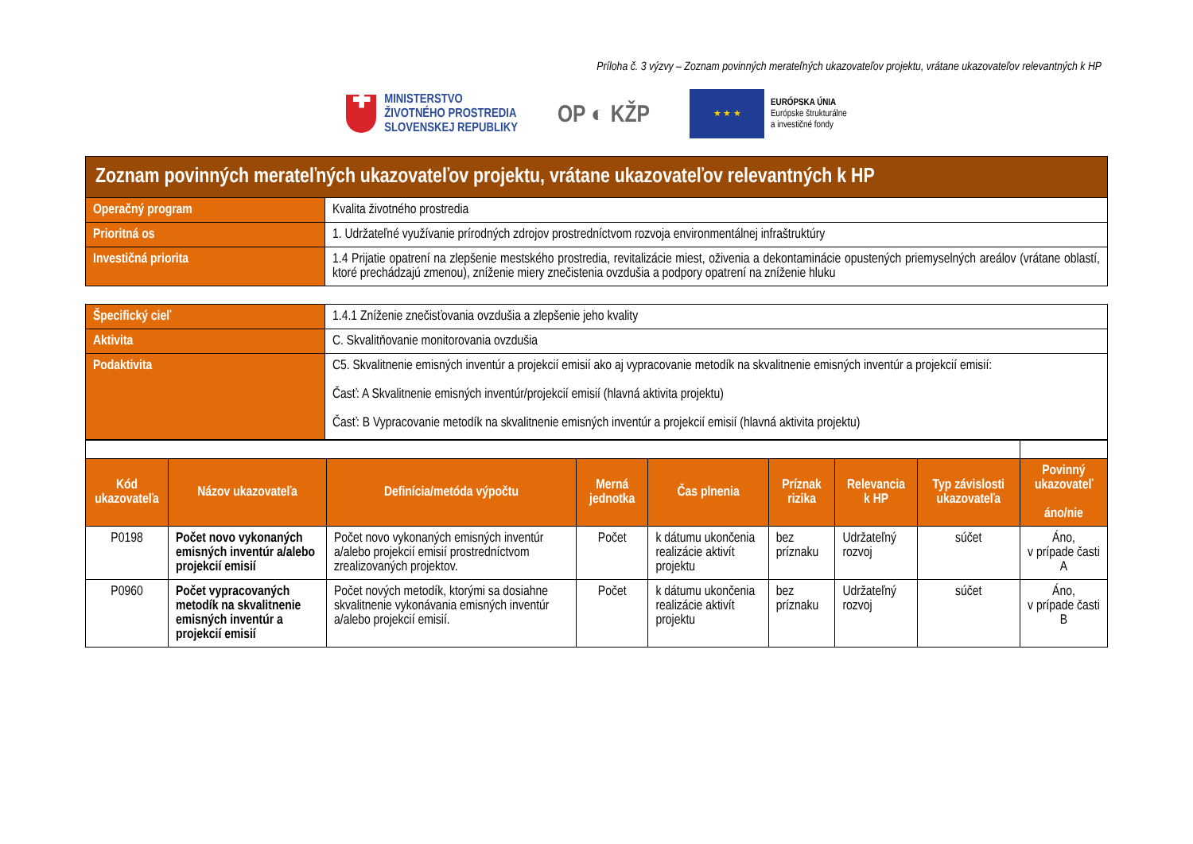Príloha č. 3 výzvy – Zoznam povinných merateľných ukazovateľov projektu, vrátane ukazovateľov relevantných k HP
✚
MINISTERSTVO
ŽIVOTNÉHO PROSTREDIA
SLOVENSKEJ REPUBLIKY
OP ◐ KŽP
★ ★ ★
EURÓPSKA ÚNIA
Európske štrukturálne
a investičné fondy
| Zoznam povinných merateľných ukazovateľov projektu, vrátane ukazovateľov relevantných k HP | |
| Operačný program | Kvalita životného prostredia |
| Prioritná os | 1. Udržateľné využívanie prírodných zdrojov prostredníctvom rozvoja environmentálnej infraštruktúry |
| Investičná priorita | 1.4 Prijatie opatrení na zlepšenie mestského prostredia, revitalizácie miest, oživenia a dekontaminácie opustených priemyselných areálov (vrátane oblastí, ktoré prechádzajú zmenou), zníženie miery znečistenia ovzdušia a podpory opatrení na zníženie hluku |
| Špecifický cieľ | 1.4.1 Zníženie znečisťovania ovzdušia a zlepšenie jeho kvality |
| Aktivita | C. Skvalitňovanie monitorovania ovzdušia |
| Podaktivita | C5. Skvalitnenie emisných inventúr a projekcií emisií ako aj vypracovanie metodík na skvalitnenie emisných inventúr a projekcií emisií: Časť: A Skvalitnenie emisných inventúr/projekcií emisií (hlavná aktivita projektu) Časť: B Vypracovanie metodík na skvalitnenie emisných inventúr a projekcií emisií (hlavná aktivita projektu) |
| Kód ukazovateľa | Názov ukazovateľa | Definícia/metóda výpočtu | Merná jednotka | Čas plnenia | Príznak rizika | Relevancia k HP | Typ závislosti ukazovateľa | Povinný ukazovateľ áno/nie |
| --- | --- | --- | --- | --- | --- | --- | --- | --- |
| P0198 | Počet novo vykonaných emisných inventúr a/alebo projekcií emisií | Počet novo vykonaných emisných inventúr a/alebo projekcií emisií prostredníctvom zrealizovaných projektov. | Počet | k dátumu ukončenia realizácie aktivít projektu | bez príznaku | Udržateľný rozvoj | súčet | Áno, v prípade časti A |
| P0960 | Počet vypracovaných metodík na skvalitnenie emisných inventúr a projekcií emisií | Počet nových metodík, ktorými sa dosiahne skvalitnenie vykonávania emisných inventúr a/alebo projekcií emisií. | Počet | k dátumu ukončenia realizácie aktivít projektu | bez príznaku | Udržateľný rozvoj | súčet | Áno, v prípade časti B |